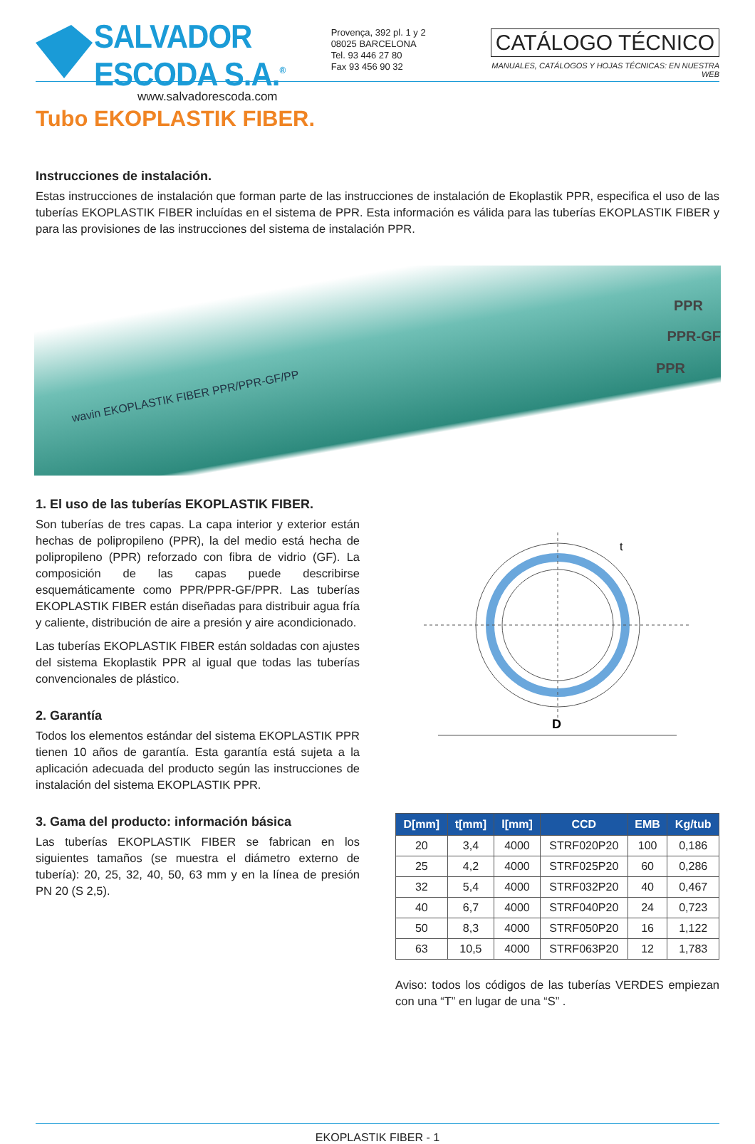SALVADOR ESCODA S.A.<sup>®</sup>
www.salvadorescoda.com
Provença, 392 pl. 1 y 2
08025 BARCELONA
Tel. 93 446 27 80
Fax 93 456 90 32
CATÁLOGO TÉCNICO
MANUALES, CATÁLOGOS Y HOJAS TÉCNICAS: EN NUESTRA WEB
Tubo EKOPLASTIK FIBER.
Instrucciones de instalación.
Estas instrucciones de instalación que forman parte de las instrucciones de instalación de Ekoplastik PPR, especifica el uso de las tuberías EKOPLASTIK FIBER incluídas en el sistema de PPR. Esta información es válida para las tuberías EKOPLASTIK FIBER y para las provisiones de las instrucciones del sistema de instalación PPR.
wavin EKOPLASTIK FIBER PPR/PPR-GF/PP
PPR
PPR-GF
PPR
1. El uso de las tuberías EKOPLASTIK FIBER.
Son tuberías de tres capas. La capa interior y exterior están hechas de polipropileno (PPR), la del medio está hecha de polipropileno (PPR) reforzado con fibra de vidrio (GF). La composición de las capas puede describirse esquemáticamente como PPR/PPR-GF/PPR. Las tuberías EKOPLASTIK FIBER están diseñadas para distribuir agua fría y caliente, distribución de aire a presión y aire acondicionado.
Las tuberías EKOPLASTIK FIBER están soldadas con ajustes del sistema Ekoplastik PPR al igual que todas las tuberías convencionales de plástico.
2. Garantía
Todos los elementos estándar del sistema EKOPLASTIK PPR tienen 10 años de garantía. Esta garantía está sujeta a la aplicación adecuada del producto según las instrucciones de instalación del sistema EKOPLASTIK PPR.
3. Gama del producto: información básica
Las tuberías EKOPLASTIK FIBER se fabrican en los siguientes tamaños (se muestra el diámetro externo de tubería): 20, 25, 32, 40, 50, 63 mm y en la línea de presión PN 20 (S 2,5).
D
t
| D[mm] | t[mm] | l[mm] | CCD | EMB | Kg/tub |
| --- | --- | --- | --- | --- | --- |
| 20 | 3,4 | 4000 | STRF020P20 | 100 | 0,186 |
| 25 | 4,2 | 4000 | STRF025P20 | 60 | 0,286 |
| 32 | 5,4 | 4000 | STRF032P20 | 40 | 0,467 |
| 40 | 6,7 | 4000 | STRF040P20 | 24 | 0,723 |
| 50 | 8,3 | 4000 | STRF050P20 | 16 | 1,122 |
| 63 | 10,5 | 4000 | STRF063P20 | 12 | 1,783 |
Aviso: todos los códigos de las tuberías VERDES empiezan con una “T” en lugar de una “S” .
EKOPLASTIK FIBER - 1